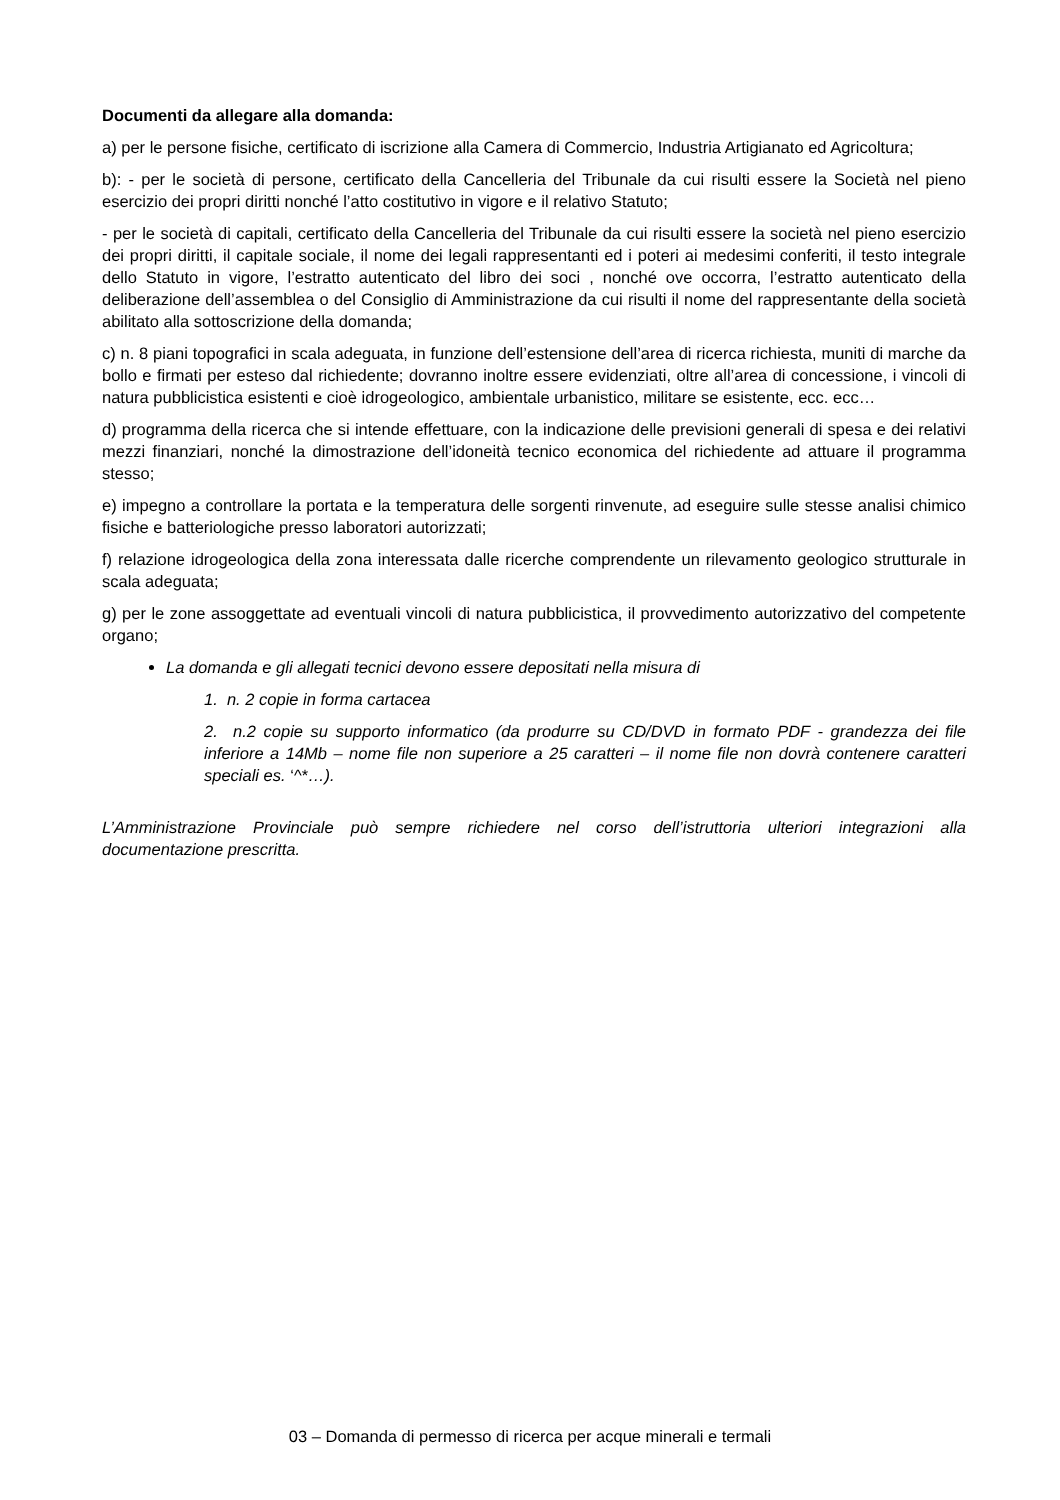Documenti da allegare alla domanda:
a) per le persone fisiche, certificato di iscrizione alla Camera di Commercio, Industria Artigianato ed Agricoltura;
b): - per le società di persone, certificato della Cancelleria del Tribunale da cui risulti essere la Società nel pieno esercizio dei propri diritti nonché l’atto costitutivo in vigore e il relativo Statuto;
- per le società di capitali, certificato della Cancelleria del Tribunale da cui risulti essere la società nel pieno esercizio dei propri diritti, il capitale sociale, il nome dei legali rappresentanti ed i poteri ai medesimi conferiti, il testo integrale dello Statuto in vigore, l’estratto autenticato del libro dei soci , nonché ove occorra, l’estratto autenticato della deliberazione dell’assemblea o del Consiglio di Amministrazione da cui risulti il nome del rappresentante della società abilitato alla sottoscrizione della domanda;
c) n. 8 piani topografici in scala adeguata, in funzione dell’estensione dell’area di ricerca richiesta, muniti di marche da bollo e firmati per esteso dal richiedente; dovranno inoltre essere evidenziati, oltre all’area di concessione, i vincoli di natura pubblicistica esistenti e cioè idrogeologico, ambientale urbanistico, militare se esistente, ecc. ecc…
d) programma della ricerca che si intende effettuare, con la indicazione delle previsioni generali di spesa e dei relativi mezzi finanziari, nonché la dimostrazione dell’idoneità tecnico economica del richiedente ad attuare il programma stesso;
e) impegno a controllare la portata e la temperatura delle sorgenti rinvenute, ad eseguire sulle stesse analisi chimico fisiche e batteriologiche presso laboratori autorizzati;
f) relazione idrogeologica della zona interessata dalle ricerche comprendente un rilevamento geologico strutturale in scala adeguata;
g) per le zone assoggettate ad eventuali vincoli di natura pubblicistica, il provvedimento autorizzativo del competente organo;
La domanda e gli allegati tecnici devono essere depositati nella misura di
1. n. 2 copie in forma cartacea
2. n.2 copie su supporto informatico (da produrre su CD/DVD in formato PDF - grandezza dei file inferiore a 14Mb – nome file non superiore a 25 caratteri – il nome file non dovrà contenere caratteri speciali es. ‘^*…).
L’Amministrazione Provinciale può sempre richiedere nel corso dell’istruttoria ulteriori integrazioni alla documentazione prescritta.
03 – Domanda di permesso di ricerca per acque minerali e termali